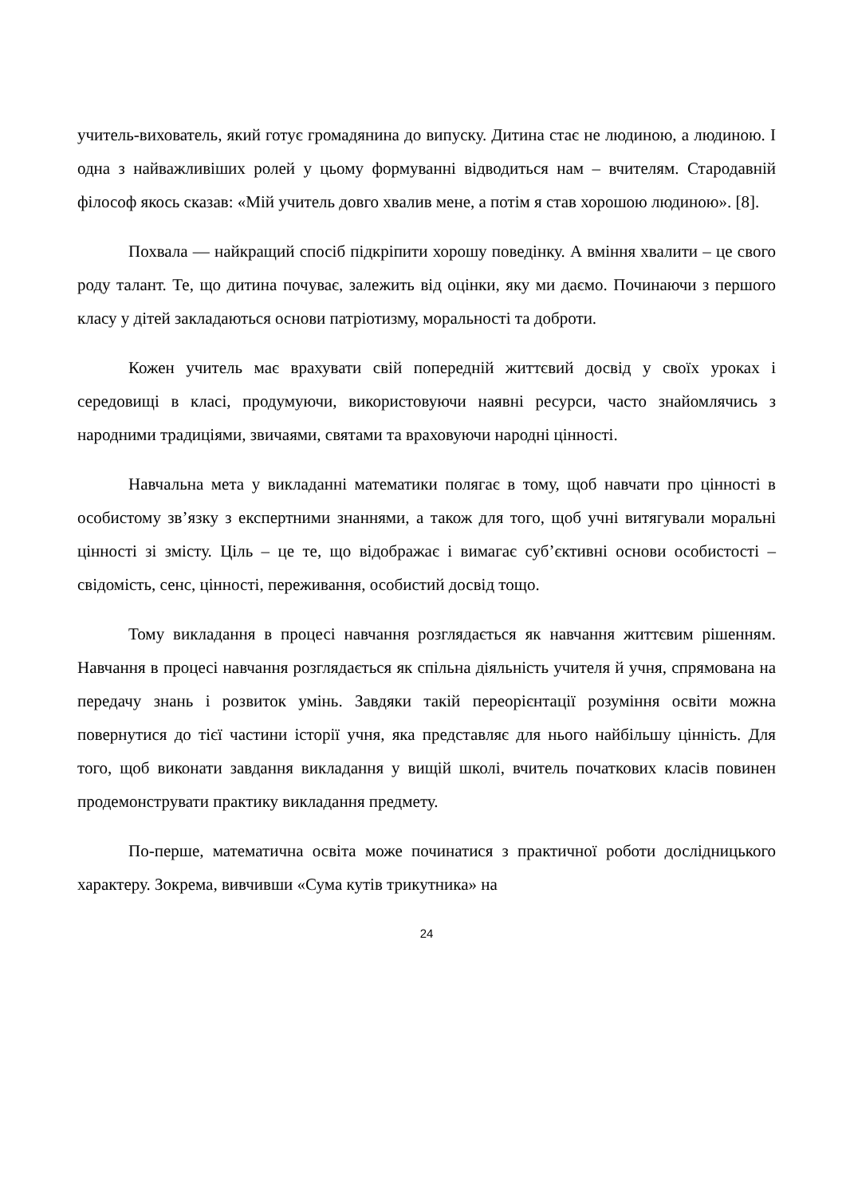учитель-вихователь, який готує громадянина до випуску. Дитина стає не людиною, а людиною. І одна з найважливіших ролей у цьому формуванні відводиться нам – вчителям. Стародавній філософ якось сказав: «Мій учитель довго хвалив мене, а потім я став хорошою людиною». [8].
Похвала — найкращий спосіб підкріпити хорошу поведінку. А вміння хвалити – це свого роду талант. Те, що дитина почуває, залежить від оцінки, яку ми даємо. Починаючи з першого класу у дітей закладаються основи патріотизму, моральності та доброти.
Кожен учитель має врахувати свій попередній життєвий досвід у своїх уроках і середовищі в класі, продумуючи, використовуючи наявні ресурси, часто знайомлячись з народними традиціями, звичаями, святами та враховуючи народні цінності.
Навчальна мета у викладанні математики полягає в тому, щоб навчати про цінності в особистому зв’язку з експертними знаннями, а також для того, щоб учні витягували моральні цінності зі змісту. Ціль – це те, що відображає і вимагає суб’єктивні основи особистості – свідомість, сенс, цінності, переживання, особистий досвід тощо.
Тому викладання в процесі навчання розглядається як навчання життєвим рішенням. Навчання в процесі навчання розглядається як спільна діяльність учителя й учня, спрямована на передачу знань і розвиток умінь. Завдяки такій переорієнтації розуміння освіти можна повернутися до тієї частини історії учня, яка представляє для нього найбільшу цінність. Для того, щоб виконати завдання викладання у вищій школі, вчитель початкових класів повинен продемонструвати практику викладання предмету.
По-перше, математична освіта може починатися з практичної роботи дослідницького характеру. Зокрема, вивчивши «Сума кутів трикутника» на
24